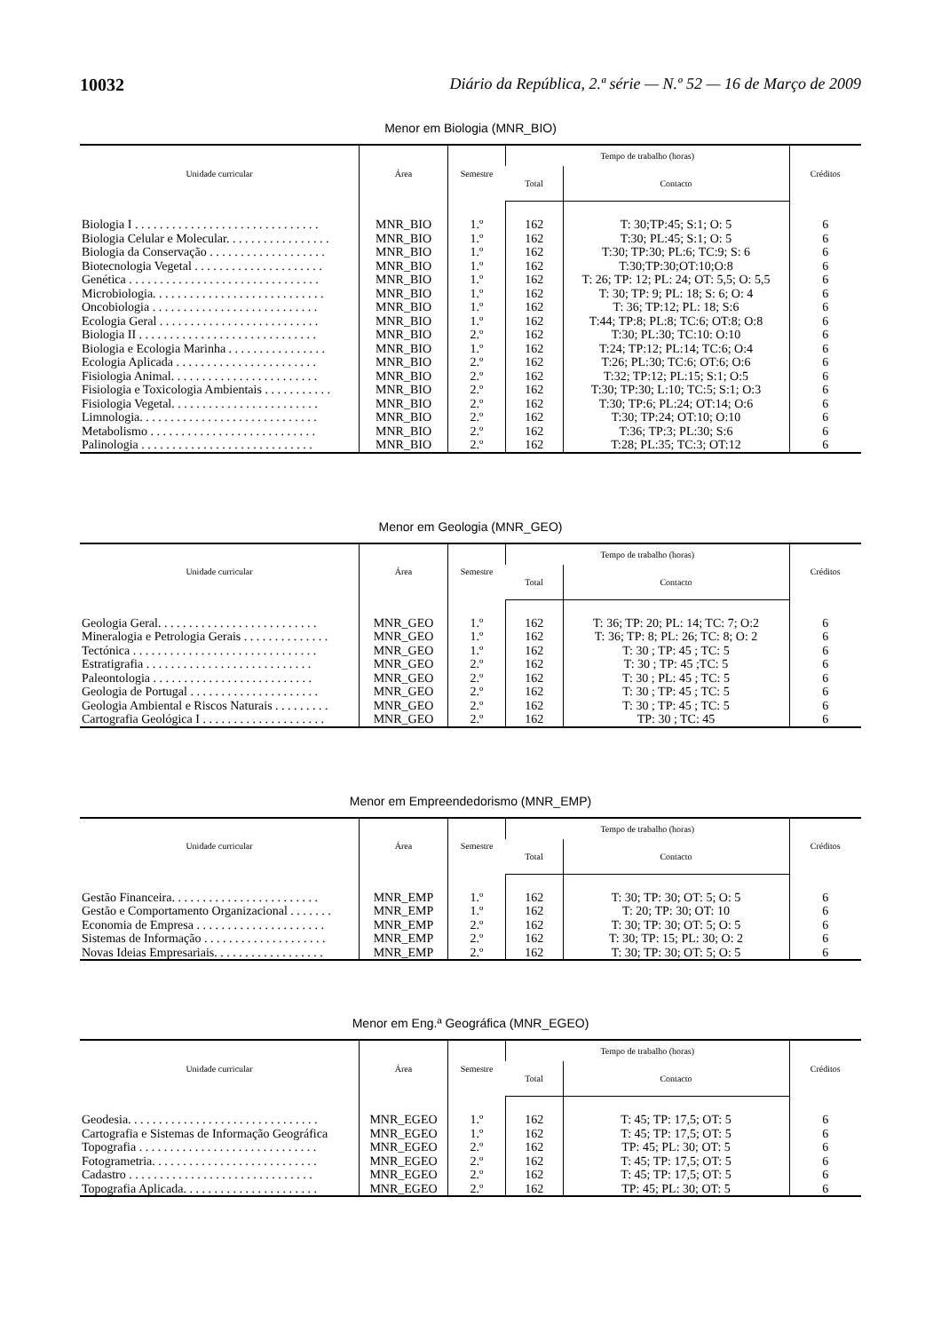10032 Diário da República, 2.ª série — N.º 52 — 16 de Março de 2009
Menor em Biologia (MNR_BIO)
| Unidade curricular | Área | Semestre | Tempo de trabalho (horas) | | Créditos |
| --- | --- | --- | --- | --- | --- |
| | | | Total | Contacto | |
| Biologia I . . . . . . . . . . . . . . . . . . . . . . . . . . . . . . | MNR_BIO | 1.º | 162 | T: 30;TP:45; S:1; O: 5 | 6 |
| Biologia Celular e Molecular. . . . . . . . . . . . . . . . . | MNR_BIO | 1.º | 162 | T:30; PL:45; S:1; O: 5 | 6 |
| Biologia da Conservação . . . . . . . . . . . . . . . . . . . | MNR_BIO | 1.º | 162 | T:30; TP:30; PL:6; TC:9; S: 6 | 6 |
| Biotecnologia Vegetal . . . . . . . . . . . . . . . . . . . . . | MNR_BIO | 1.º | 162 | T:30;TP:30;OT:10;O:8 | 6 |
| Genética . . . . . . . . . . . . . . . . . . . . . . . . . . . . . . . | MNR_BIO | 1.º | 162 | T: 26; TP: 12; PL: 24; OT: 5,5; O: 5,5 | 6 |
| Microbiologia. . . . . . . . . . . . . . . . . . . . . . . . . . . . | MNR_BIO | 1.º | 162 | T: 30; TP: 9; PL: 18; S: 6; O: 4 | 6 |
| Oncobiologia . . . . . . . . . . . . . . . . . . . . . . . . . . . | MNR_BIO | 1.º | 162 | T: 36; TP:12; PL: 18; S:6 | 6 |
| Ecologia Geral . . . . . . . . . . . . . . . . . . . . . . . . . . | MNR_BIO | 1.º | 162 | T:44; TP:8; PL:8; TC:6; OT:8; O:8 | 6 |
| Biologia II . . . . . . . . . . . . . . . . . . . . . . . . . . . . . | MNR_BIO | 2.º | 162 | T:30; PL:30; TC:10: O:10 | 6 |
| Biologia e Ecologia Marinha . . . . . . . . . . . . . . . . | MNR_BIO | 1.º | 162 | T:24; TP:12; PL:14; TC:6; O:4 | 6 |
| Ecologia Aplicada . . . . . . . . . . . . . . . . . . . . . . . | MNR_BIO | 2.º | 162 | T:26; PL:30; TC:6; OT:6; O:6 | 6 |
| Fisiologia Animal. . . . . . . . . . . . . . . . . . . . . . . . | MNR_BIO | 2.º | 162 | T:32; TP:12; PL:15; S:1; O:5 | 6 |
| Fisiologia e Toxicologia Ambientais . . . . . . . . . . . | MNR_BIO | 2.º | 162 | T:30; TP:30; L:10; TC:5; S:1; O:3 | 6 |
| Fisiologia Vegetal. . . . . . . . . . . . . . . . . . . . . . . . | MNR_BIO | 2.º | 162 | T:30; TP:6; PL:24; OT:14; O:6 | 6 |
| Limnologia. . . . . . . . . . . . . . . . . . . . . . . . . . . . . | MNR_BIO | 2.º | 162 | T:30; TP:24; OT:10; O:10 | 6 |
| Metabolismo . . . . . . . . . . . . . . . . . . . . . . . . . . . | MNR_BIO | 2.º | 162 | T:36; TP:3; PL:30; S:6 | 6 |
| Palinologia . . . . . . . . . . . . . . . . . . . . . . . . . . . . | MNR_BIO | 2.º | 162 | T:28; PL:35; TC:3; OT:12 | 6 |
Menor em Geologia (MNR_GEO)
| Unidade curricular | Área | Semestre | Tempo de trabalho (horas) | | Créditos |
| --- | --- | --- | --- | --- | --- |
| | | | Total | Contacto | |
| Geologia Geral. . . . . . . . . . . . . . . . . . . . . . . . . . | MNR_GEO | 1.º | 162 | T: 36; TP: 20; PL: 14; TC: 7; O:2 | 6 |
| Mineralogia e Petrologia Gerais . . . . . . . . . . . . . . | MNR_GEO | 1.º | 162 | T: 36; TP: 8; PL: 26; TC: 8; O: 2 | 6 |
| Tectónica . . . . . . . . . . . . . . . . . . . . . . . . . . . . . . | MNR_GEO | 1.º | 162 | T: 30 ; TP: 45 ; TC: 5 | 6 |
| Estratigrafia . . . . . . . . . . . . . . . . . . . . . . . . . . . | MNR_GEO | 2.º | 162 | T: 30 ; TP: 45 ;TC: 5 | 6 |
| Paleontologia . . . . . . . . . . . . . . . . . . . . . . . . . . | MNR_GEO | 2.º | 162 | T: 30 ; PL: 45 ; TC: 5 | 6 |
| Geologia de Portugal . . . . . . . . . . . . . . . . . . . . . | MNR_GEO | 2.º | 162 | T: 30 ; TP: 45 ; TC: 5 | 6 |
| Geologia Ambiental e Riscos Naturais . . . . . . . . . | MNR_GEO | 2.º | 162 | T: 30 ; TP: 45 ; TC: 5 | 6 |
| Cartografia Geológica I . . . . . . . . . . . . . . . . . . . . | MNR_GEO | 2.º | 162 | TP: 30 ; TC: 45 | 6 |
Menor em Empreendedorismo (MNR_EMP)
| Unidade curricular | Área | Semestre | Tempo de trabalho (horas) | | Créditos |
| --- | --- | --- | --- | --- | --- |
| | | | Total | Contacto | |
| Gestão Financeira. . . . . . . . . . . . . . . . . . . . . . . . | MNR_EMP | 1.º | 162 | T: 30; TP: 30; OT: 5; O: 5 | 6 |
| Gestão e Comportamento Organizacional . . . . . . . | MNR_EMP | 1.º | 162 | T: 20; TP: 30; OT: 10 | 6 |
| Economia de Empresa . . . . . . . . . . . . . . . . . . . . . | MNR_EMP | 2.º | 162 | T: 30; TP: 30; OT: 5; O: 5 | 6 |
| Sistemas de Informação . . . . . . . . . . . . . . . . . . . . | MNR_EMP | 2.º | 162 | T: 30; TP: 15; PL: 30; O: 2 | 6 |
| Novas Ideias Empresariais. . . . . . . . . . . . . . . . . . | MNR_EMP | 2.º | 162 | T: 30; TP: 30; OT: 5; O: 5 | 6 |
Menor em Eng.ª Geográfica (MNR_EGEO)
| Unidade curricular | Área | Semestre | Tempo de trabalho (horas) | | Créditos |
| --- | --- | --- | --- | --- | --- |
| | | | Total | Contacto | |
| Geodesia. . . . . . . . . . . . . . . . . . . . . . . . . . . . . . . | MNR_EGEO | 1.º | 162 | T: 45; TP: 17,5; OT: 5 | 6 |
| Cartografia e Sistemas de Informação Geográfica | MNR_EGEO | 1.º | 162 | T: 45; TP: 17,5; OT: 5 | 6 |
| Topografia . . . . . . . . . . . . . . . . . . . . . . . . . . . . . | MNR_EGEO | 2.º | 162 | TP: 45; PL: 30; OT: 5 | 6 |
| Fotogrametria. . . . . . . . . . . . . . . . . . . . . . . . . . . | MNR_EGEO | 2.º | 162 | T: 45; TP: 17,5; OT: 5 | 6 |
| Cadastro . . . . . . . . . . . . . . . . . . . . . . . . . . . . . . | MNR_EGEO | 2.º | 162 | T: 45; TP: 17,5; OT: 5 | 6 |
| Topografia Aplicada. . . . . . . . . . . . . . . . . . . . . . | MNR_EGEO | 2.º | 162 | TP: 45; PL: 30; OT: 5 | 6 |